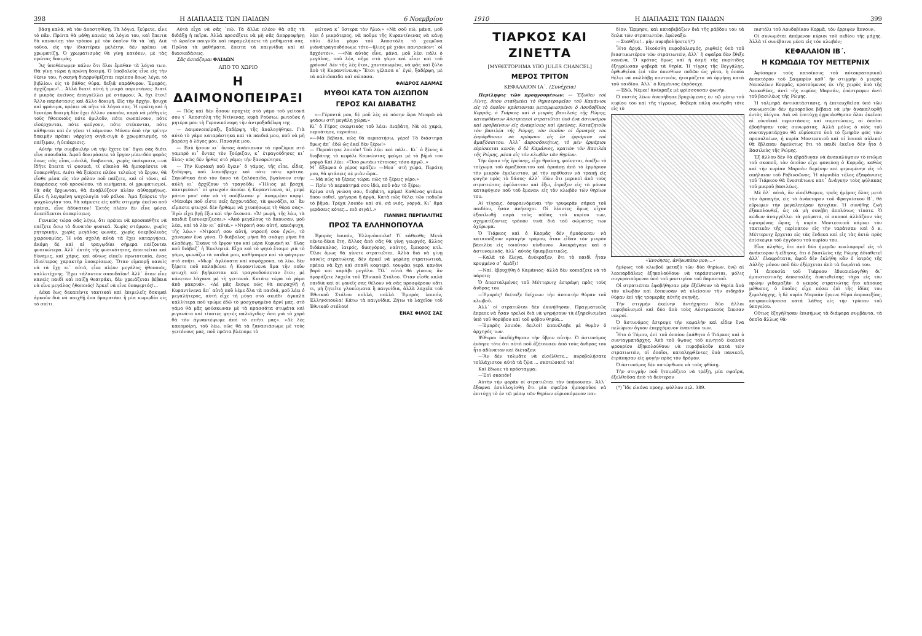398 Η ΔΙΑΠΛΑΣΙΣ ΤΩΝ ΠΑΙΔΩΝ 6 Νοεμβρίου
βάσῃ καλά, νὰ τὸν ἀποστηθίσῃ. Τὰ λόγια, ξεύρετε, εἶνε τὸ πᾶν. Πρῶτα θὰ μάθῃ κανεὶς τὰ λόγια του, καὶ ἔπειτα θὰ κανονίσῃ τὸν τρόπον μὲ τὸν ὁποῖον θὰ τὰ ᾽πῇ. Διὰ τοῦτο, εἰς τὴν ἰδιαιτέραν μελέτην, δὲν πρέπει νὰ χρωματίζῃ. Ὁ χρωματισμὸς θὰ γίνῃ κατόπιν, μὲ τὰς πρώτας δοκιμάς.
Ἂς ὑποθέσωμεν πάλιν ὅτι ὅλοι ἔμαθαν τὰ λόγια των. Θὰ γίνῃ τώρα ἡ πρώτη δοκιμή. Ὁ ὑποβολεὺς εἶνε εἰς τὴν θέσιν του, ἡ σκηνὴ διαρρυθμίζεται περίπου ὅπως λέγει τὸ βιβλίον: εἰς τὸ βάθος θύρα, δεξιᾷ παράθυρον. Ἐμπρός, ἀρχίζομεν!... Ἀλλὰ διατί αὐτὴ ἡ μικρὰ παριστάνει; Διατί ὁ μικρὸς ἐκεῖνος ἀπαγγέλλει μὲ στόμφον; Ἅ, ὄχι ἔτσι! Ἄλλο παράστασις καὶ ἄλλο δοκιμή. Εἰς τὴν ἀρχήν, ἥσυχα καὶ φρόνιμα, πρέπει νὰ πῆτε τὰ λόγια σας. Ἡ πρώτη καὶ ἡ δευτέρα δοκιμὴ δὲν ἔχει ἄλλον σκοπόν, παρὰ νὰ μάθῃ εἰς τοὺς ἠθοποιοὺς πότε ὁμιλοῦν, πότε σωπαίνουν, πότε εἰσέρχονται, πότε φεύγουν, πότε στέκονται, πότε κάθηνται καὶ ἐν γένει τί κάμνουν. Μόνον ἀπὸ τὴν τρίτην δοκιμὴν πρέπει νἀρχίσῃ σιγὰ-σιγὰ ὁ χρωματισμός, τὸ παίξιμον, ἡ ὑπόκρισις.
Αὐτὴν τὴν συμβουλὴν νὰ τὴν ἔχετε ὑπ᾽ ὄψει σας διότι εἶνε σπουδαία. Ἀφοῦ δοκιμάσετε τὸ ἔργον μίαν-δύο φορὰς ὅπως σᾶς εἶπα,—ἁπλᾶ, διαβαστά, χωρὶς ὑπόκρισιν,—νὰ ἴδῆτε ἔπειτα τί φυσικά, τί εὔκολα θὰ ἠμπορέσετε νὰ ὑποκριθῆτε. Διότι θὰ ξεύρετε πλέον τελείως τὸ ἔργον, θὰ εἶσθε μέσα εἰς τὸν ρόλον ποῦ παίζετε, καὶ οἱ τόνοι, αἱ ἐκφράσεις τοῦ προσώπου, τὰ κινήματα, οἱ χρωματισμοί, θὰ σᾶς ἔρχωνται, θὰ ἀναβλύζουν πλέον αὐθορμήτως. Εἶνε ἡ λεγομένη ψυχολογία τοῦ ρόλου. Ἅμα ξεύρετε τὴν ψυχολογίαν του, θὰ κάμνετε εἰς κάθε στιγμὴν ἐκεῖνο ποῦ πρέπει, εἶνε ἀδύνατον! Ἐκτὸς πλέον ἂν εἶνε φύσει ἀνεπίδεκτοι ὑποκρίσεως.
Γενικῶς τώρα σᾶς λέγω, ὅτι πρέπει νὰ προσπαθῆτε νὰ παίζετε ὅσῳ τὸ δυνατὸν φυσικά. Χωρὶς στόμφον, χωρὶς ρητορικήν, χωρὶς μεγάλας φωνάς, χωρὶς ὑπερβολικὰς χειρονομίας. Ἡ νέα σχολὴ αὐτὰ τὰ ἔχει καταργήσει, ἀκόμη δὲ καὶ αἱ τραγῳδίαι σήμερα παίζονται φυσικώτερα. Ἀλλ᾽ ἐκτὸς τῆς φυσικότητος, ἀπαιτεῖται καὶ δύναμις, καὶ χάρις, καὶ οὕτως εἰπεῖν πρωτοτυπία, ἕνας ἰδιαίτερος χαρακτὴρ ὑποκρίσεως. Ὅταν εἰμπορῇ κανεὶς νὰ τὰ ἔχῃ κι᾽ αὐτά, εἶνε πλέον μεγάλος ἠθοποιός, καλλιτέχνης. Ἔχει τάλαντον σπουδαῖον! Ἀλλ᾽ ὅταν εἶνε κανεὶς παιδὶ καὶ παίζῃ θεατράκι, δὲν χρειάζεται βέβαια νὰ εἶνε μεγάλος ἠθοποιός! Ἀρκεῖ νὰ εἶνε ὑποφερτός!...
Δέκα ἕως δεκαπέντε τακτικαὶ καὶ ἐπιμελεῖς δοκιμαὶ ἀρκοῦν διὰ νὰ παιχθῇ ἕνα δραματάκι ἢ μία κωμῳδία εἰς τὸ σπίτι.
Αὐτὰ εἶχα νὰ σᾶς ᾽πῶ. Τὰ ἄλλα πλέον θὰ σᾶς τὰ διδάξῃ ἡ πεῖρα. Ἀλλὰ προσέξετε νὰ μὴ σᾶς ἀπορροφήσῃ τὸ ὡραῖον παιγνίδι καὶ παραμελήσετε τὰ μαθήματά σας. Πρῶτα τὰ μαθήματα, ἔπειτα τὰ παιγνίδια καὶ αἱ διασκεδάσεις.
Σᾶς ἀσπάζομαι ΦΑΙΔΩΝ
ΑΠΟ ΤΟ ΧΩΡΙΟ
Η ΔΑΙΜΟΝΟΠΕΙΡΑΞΙ
— Πῶς καὶ δὲν ἦσουν προχτὲς στὸ γάμο τοῦ γείτονά σου τ᾽ Ἀποστόλη τῆς Ντίνενας, κυρὰ Ρούσιω; ρωτοῦσε ἡ μητέρα μου τὴ Γερονικόνυφη τὴν ἀντροξαδέλφη της.
— Δαιμονοπείραξι, ξαδέρφη, τῆς ἀπολογήθηκε. Γιὰ αὐτὸ τὸ γάμο καταράστηκα καὶ τὰ παιδιά μου, ποῦ νὰ μὴ βαρέσῃ ὁ λόγος μου, Παναγία μου.
— Ἐσὺ ἤσουν κι᾽ ὄντας ἀνάπιαναν τὰ προζύμια στὸ γαμπρὸ κι᾽ ὄντας τὸν ξούριζαν, κ᾽ ἐτραγούδησες κι᾽ ὅλας· πῶς δὲν ἦρθες στὸ γάμο; τὴν ξαναρώτησε.
— Τὴν Κυριακὴ ποῦ ἔγειν᾽ ὁ γάμος, τῆς εἶπε, εἶδες, ξαδέρφη, ποῦ λιανόβρεχε καὶ πότε πότε κράταε. Σηκώθηκα ἀπὸ τὸν ὕπνο τὰ ζαλόπαιδα, βγαίνουν στὴν αὐλὴ κι᾽ ἀρχίζουν τὸ τραγοῦδι: «Ἥλιος μὲ βροχή, παντρεύοντ᾽ οἱ φτωχοί» ἀκούει ἡ Κυραντίνενα, αἰ, μπρὲ μάτια μου! σὰν νὰ τὴ σούβλισαν μ᾽ ἀναμμένο καρφί. «Μακάρι ποῦ εἶστε σεῖς ἀρχοντάδες, τὰ φωνάζει, κι᾽ ἂν εἴμαστε φτωχοὶ δὲν ἤρθαμε νὰ χτυπήσωμε τὴ θύρα σας». Ἐγὼ εἶχα βγῇ ἔξω καὶ τὴν ἄκουσα. «Ἅ! μωρή, τῆς λέω, τὰ παιδιὰ ξεσυνερίζεσαι;» «Ἀπὸ μεγάλους τὸ ἄκουσαν, μοῦ λέει, καὶ τὸ λὲν κι᾽ αὐτά.» «Ντροπή σου αὐτή, κακόψυχη, τῆς λέω.» «Ντροπή σου αὐτή, ντροπή σου ἐγώ», τὸ χάναμαν ἕνα γόνα. Ὁ διάβολος μήνα θὰ σκάψῃ μήνα θὰ κλαδέψῃ; Ἔκανε τὸ ἔργον του καὶ μέρα Κυριακὴ κι᾽ ὅλας ποῦ διάβαζ᾽ ἡ Ἐκκλησιά. Εἶχα καὶ τὸ ψητὸ ἕτοιμο γιὰ τὸ γάμο, φωνάζω τὰ παιδιά μου, καθήσαμεν καὶ τὸ φάγαμεν στὸ σπῆτι. «Μωρ᾽ ἀγλύκατα καὶ κοψόχρονα, τὰ λέω, δὲν ξέρετε ποῦ παλαβώνει ἡ Κυραντίνενα ἅμα τὴν ποῦν φτωχὴ καὶ βγήκεσταν καὶ τραγουδούσεταν ἔτσι; μὲ κάνεταν λάχανα μὲ τὴ γειτονιά. Κυτάτε τώρα τὸ γάμο ἀπὸ μακρυά». «Δὲ μᾶς ἔκοψε πῶς θὰ πειραχθῇ ἡ Κυραντίνενα ἀπ᾽ αὐτὸ ποῦ λέμε ὅλα τὰ παιδιά, μοῦ λέει ὁ μεγαλήτερος, αὐτὴ εἶχε τὴ μύγα στὸ σκιάδι· ἀγκαλὰ καλλίτερα ποῦ τρώμε ἐδῶ τὸ μοσχοψημένο ἀρνί μας, στὸ γάμο θὰ μᾶς φούσκωναν μὲ τὰ πρασσάτα στιφάτα καὶ ριγανάτα καὶ τίποτες ψητὲς παλιόγιδες· ὅσο γιὰ τὸ χορὸ θὰ τὸν ἀγναντέψωμε ἀπὸ τὸ σπῆτι μας». «Δὲ λὲς κακομοίρη, τοῦ λέω, πῶς θὰ τὰ ξανασιάσωμε μὲ τοὺς γειτόνους μας, ποῦ πρῶτα βλέπομε τὸ
γείτονα κ᾽ ὕστερα τὸν ἥλιο;» «Νὰ σοῦ πῶ, μάνα, μοῦ λέει ὁ μικρότερος, νὰ ποῦμε τῆς Κυραντίνενας νὰ κάνῃ πάλι ἄλλο γάμο τοῦ Ἀποστόλη τὸ χειμῶνα γιὰνἀτραγουδήσωμε τότε—ἥλιος μὲ χιόνι παντρεύοντ᾽ οἱ ἀρχόντοι». —«Νὰ αὐτὸς εἶνε, μάνα, μοῦ λέει πάλι ὁ μεγάλος, ποῦ λέν, πῆγε στὸ γάμο καὶ εἶπε: καὶ τοῦ χρόνου! Δὲν τῆς λὲς ἔτσι, χαντακωμένε, νὰ φᾶς καὶ ξύλο ἀπὸ τὴ Κυραντίνενα;» Ἔτσι γέλασα κ᾽ ἐγώ, ξαδέρφη, μὲ τὰ παλιόπαιδα καὶ σώπασα.
ΦΑΙΔΡΟΣ ΑΔΑΜΑΣ
ΜΥΘΟΙ ΚΑΤΑ ΤΟΝ ΑΙΣΩΠΟΝ
ΓΕΡΟΣ ΚΑΙ ΔΙΑΒΑΤΗΣ
«—Γέροντά μου, δὲ μοῦ λὲς σὲ πόσην ὥρα Μπορῶ νὰ φτάσω στὴ μεγάλη χώρα;»
Κι᾽ ὁ Γέρος σκεφτικὸς τοῦ λέει: Διαβάτη, Νὰ σὲ χαρῶ, περπάτησε, περπάτει...
«—Μὰ βέβαια, πῶς θὰ περπατήσω, γέρο! Τὸ διάστημα ὅμως ἀπ᾽ ἐδῶ ὡς ἐκεῖ δὲν ξέρω!»
— Περπάτησε λοιπόν! Τοῦ λέει καὶ πάλι.. Κι᾽ ὁ ξένος ὁ διαβάτης τὸ κεφάλι Κουνώντας φεύγει μὲ τὸ βῆμά του γοργό Καὶ λέει: «Ὅσο ρωτάω τέτοιους τόσο ἀργῶ..»
Μ᾽ ἄξαφνα ὁ γέρος κράζει: —Μεσ᾽ στὴ χώρα, Περάτη μου, θὰ φτάσεις σὲ μιὰν ὥρα..
— Μὰ πῶς τὸ ξέρεις τώρα; πῶς τὸ ξέρεις γέρο;»
— Πρὶν τὸ περπάτημά σου ἰδῶ, ποῦ νὰν τὸ ξέρω;
Κρίμα στὴ γνώση σου, διαβάτη, κρίμα! Καθένας φτάνει ὅπου ποθεῖ, γρήγορα ἢ ἀργά, Κατὰ πῶς θέλει τῶν ποδιῶν τὸ βῆμα: Τρέχα λοιπὸν καὶ σύ, σὰ νιός, γοργά, Κι᾽ ἅμα γεράσεις κότες... πιὸ σιγά!..»
ΓΙΑΝΝΗΣ ΠΕΡΓΙΑΛΙΤΗΣ
ΠΡΟΣ ΤΑ ΕΛΛΗΝΟΠΟΥΛΑ
Ἐμπρὸς λοιπόν, Ἑλληνόπουλα! Τί κάθεσθε; Μετὰ πέντε-δέκα ἔτη, ἄλλος ἀπὸ σᾶς θὰ γίνῃ γεωργός, ἄλλος διδάσκαλος, ἰατρός, δικηγόρος, ναύτης, ἔμπορος κτλ. Ὅλοι ὅμως θὰ γίνετε στρατιῶται. Ἀλλὰ διὰ νὰ γίνῃ κανεὶς στρατιώτης, δὲν ἀρκεῖ νὰ φορέσῃ στρατιωτικά, πρέπει νὰ ἔχῃ καὶ σπαθὶ κοφτερό, τουφέκι γερό, κανόνι βαρὺ καὶ καράβι μεγάλο. Ὅλ᾽ αὐτὰ θὰ γίνουν, ἂν ἀγοράζετε λαχεῖα τοῦ Ἐθνικοῦ Στόλου. Ὅταν εἶσθε καλὰ παιδιὰ καὶ οἱ γονεῖς σας θέλουν νὰ σᾶς προσφέρουν κἄτι τι, μὴ ζητεῖτε γλυκίσματα ἢ παιγνίδια, ἀλλὰ λαχεῖα τοῦ Ἐθνικοῦ Στόλου πολλά, πολλά. Ἐμπρὸς λοιπόν, Ἑλληνόπουλα! Κάτω τὰ παιγνίδια. Ζήτω τὸ λαχεῖον τοῦ Ἐθνικοῦ στόλου!
ΕΝΑΣ ΦΙΛΟΣ ΣΑΣ
1910 Η ΔΙΑΠΛΑΣΙΣ ΤΩΝ ΠΑΙΔΩΝ 399
ΤΙΑΡΚΟΣ ΚΑΙ ΖΙΝΕΤΤΑ
[ΜΥΘΙΣΤΟΡΗΜΑ ΥΠΟ JULES CHANCEL]
ΜΕΡΟΣ ΤΡΙΤΟΝ
ΚΕΦΑΛΑΙΟΝ ΙΑ΄. (Συνέχεια)
Περίληψις τῶν προηγουμένων: — Ἔξωθεν τοῦ Λίντς, ὅπου σταθμεύει τὸ θηριοτροφεῖον τοῦ Καμάνιου εἰς τὸ ὁποῖον κρύπτονται μεταμφιεσμένοι ὁ Λουδοβῖκος Κορμᾶς, ὁ Τιάρκος καὶ ὁ μικρὸς βασιλεὺς τῆς Ρώμης, καταφθάνουν Αὐστριακοὶ στρατιῶται ὑπὸ ἕνα ἀστυνόμον καὶ προβαίνουν εἰς ἀνακρίσεις καὶ ἐρεύνας. Καταζητοῦν τὸν βασιλέα τῆς Ρώμης, τὸν ὁποῖον οἱ ἅρπαγές του ἐπρόφθασαν νὰ κρύψουν εἰς ἓν ἑρμάριον τοῦ ἁμαξόσπιτου. Ἀλλ᾽ ἀπροσδοκήτως, τὸ μὲν ἑρμάριον εὑρίσκεται κενόν, ὁ δὲ Καμάνιος, κρατῶν τὸν Βασιλέα τῆς Ρώμης, μέσα εἰς τὸν κλωβὸν τῶν θηρίων.
Τὴν ὥραν τῆς ἐρεύνης, εἶχε θραύσῃ, φαίνεται, ἀπέξω τὸ τοίχωμα τοῦ ἁμαξόσπιτου καὶ ἁρπάσῃ ἀπὸ τὸ ἑρμάριον τὸν μικρὸν ἔγκλειστον, μὲ τὴν πρόθεσιν νὰ τραπῇ εἰς φυγὴν πρὸς τὸ δάσος· ἀλλ᾽ ἰδὼν ὅτι μερικοὶ ἀπὸ τοὺς στρατιώτας ἐφύλαττον καὶ ἔξω, ἔτρεξεν εἰς τὸ μόνον καταφύγιον ποῦ τοῦ ἔμενεν: εἰς τὸν κλωβὸν τῶν θηρίων του.
Αἱ τίγρεις, ὀσφραινόμεναι τὴν τρυφερὰν σάρκα τοῦ παιδίου, ἦσαν ἀνήσυχοι. Οἱ λέοντες ὅμως εἶχον ἐξαπλωθῇ παρὰ τοὺς πόδας τοῦ κυρίου των, σχηματίζοντες τρόπον τινὰ διὰ τοῦ σώματός των ὀχύρωμα.
Ὁ Τιάρκος καὶ ὁ Κορμᾶς δὲν ἠμπόρεσαν νὰ καταπνίξουν κραυγὴν τρόμου, ὅταν εἶδαν τὸν μικρὸν βασιλέα εἰς τοιοῦτον κίνδυνον. Ἀνεκράγαγε καὶ ὁ ἀστυνομικός, ἀλλ᾽ αὐτὸς θριαμβευτικῶς.
—Καλὰ τὸ ἔλεγα, ἀνέκραξεν, ὅτι τὸ παιδὶ ἦταν κρυμμένο σ᾽ ἁμάξι!
—Ναί, ἐβρυχήθη ὁ Καμάνιος· ἀλλὰ δὲν κοπιάζετε νὰ τὸ πάρετε;
Ὁ ἀπεσταλμένος τοῦ Μέττερνιχ ἐστράφη πρὸς τοὺς ἄνδρας του.
—Ἐμπρός! διέταξε δείχνων τὴν ἀνοικτὴν θύραν τοῦ κλωβοῦ.
Ἀλλ᾽ οἱ στρατιῶται δὲν ἐκινήθησαν. Πραγματικῶς ἔπρεπε νὰ ἦσαν τρελοὶ διὰ νὰ ψηφήσουν τὰ ἐξηρεθισμένα ὑπὸ τοῦ θορύβου καὶ τοῦ φόβου θηρία...
—Ἐμπρὸς λοιπόν, δειλοί! ἐπανέλαβε μὲ θυμὸν ὁ ἀρχηγός των.
Ψίθυροι ὑπεδέχθησαν τὴν ὕβριν αὐτήν. Ὁ ἀστυνόμος ἐνόησε τότε ὅτι αὐτὸ ποῦ ἐζήτουσεν ἀπὸ τοὺς ἄνδρας του ἦτο ἀδύνατον καὶ διέταξεν:
—Ἂν δὲν τολμᾶτε νὰ εἰσέλθετε... πυροβολήσατε τοὐλάχιστον αὐτὰ τὰ ζῷα ... σκοτώσατέ τα!
Καὶ ἔδωκε τὸ πρόσταγμα:
—Ἐπὶ σκοπόν!
Αὐτὴν τὴν φορὰν οἱ στρατιῶται τὸν ὑπήκουσαν. Ἀλλ᾽ ἔξαφνα ἐσυλλογίσθη ὅτι μία σφαῖρα ἠμποροῦσε νὰ ἐπιτύχῃ τὸ ἐν τῷ μέσῳ τῶν θηρίων εὑρισκόμενον παι-
δίον. Ὥρμησε, καὶ καταβιβάζων διὰ τῆς ράβδου του τὰ ὅπλα τῶν στρατιωτῶν, ἐφώναξε:
—Σταθῆτε!.. μὴν πυροβολήσετε!(*)
Ἦτο ἀργά. Ἠκούσθη πυροβολισμός, ριφθεὶς ὑπὸ τοῦ βιαστικωτέρου τῶν στρατιωτῶν, ἀλλ᾽ ἡ σφαῖρα δὲν ἔθιξε κανένα. Ὁ κρότος ὅμως καὶ ἡ ὀσμὴ τῆς πυρίτιδος ἐξηγρίωσαν φοβερὰ τὰ θηρία. Ἡ τίγρις τῆς Βεγγάλης, ὀρθωθεῖσα ἐπὶ τῶν ὀπισθίων ποδῶν ὡς γάτα, ἡ ὁποία θέλει νὰ συλλάβῃ ποντικόν, ἡτοιμάζετο νὰ ὁρμήσῃ κατὰ τοῦ παιδίου. Ἀλλ᾽ ὁ Καμάνιος ἐπρόσεχε.
—Ἐδῶ, Νέμεε! ἀνέκραξε μὲ φρίσσουσαν φωνήν.
Ὁ πιστὸς λέων ἀνεπήδησε βρυχώμενος ἐν τῷ μέσῳ τοῦ κυρίου του καὶ τῆς τίγρεως. Φοβερὰ πάλη συνήφθη τότε εἰς τὸ
«Ἐννόησες, ἀνθρωπάκο μου;...»
ἡμίφως τοῦ κλωβοῦ μεταξὺ τῶν δύο θηρίων, ἐνῷ αἱ λεοπαρδάλεις ἐξηκολούθουν νὰ ταράσσωνται, μόλις συγκρατούμεναι ὑπὸ τοῦ μαστιγίου τοῦ δαμαστοῦ.
Οἱ στρατιῶται ἐφοβήθησαν μὴν ἐξέλθουν τὰ θηρία ἀπὸ τὸν κλωβὸν καὶ ἔσπευσαν νὰ κλείσουν τὴν σιδηρᾶν θύραν ἐπὶ τῆς τρομερᾶς αὐτῆς σκηνῆς.
Τὴν στιγμὴν ἐκείνην ἀντήχησαν δύο ἄλλοι πυροβολισμοὶ καὶ δύο ἀπὸ τοὺς Αὐστριακοὺς ἔπεσαν νεκροί.
Ὁ ἀστυνόμος ἔστρεψε τὴν κεφαλὴν καὶ εἶδεν ἕνα πελώριον ὄγκον ἐπερχόμενον ἐναντίον των.
Ἦτο ὁ Τόμπυ, ἐπὶ τοῦ ὁποίου ἐκάθητο ὁ Τιάρκος καὶ ὁ συνταγματάρχης. Ἀπὸ τοῦ ὕψους τοῦ κινητοῦ ἐκείνου φρουρίου ἐξηκολούθουν νὰ πυροβολοῦν κατὰ τῶν στρατιωτῶν, οἱ ὁποῖοι, καταληφθέντες ὑπὸ πανικοῦ, ἐτράπησαν εἰς φυγὴν πρὸς τὸν δρόμον.
Ὁ ἀστυνόμος δὲν κατώρθωσε νὰ τοὺς φθάσῃ.
Τὴν στιγμὴν ποῦ ἡτοιμάζετο νὰ τρέξῃ, μία σφαῖρα, ἐξελθοῦσα ἀπὸ τὸ δεύτερον
(*) Ἴδε εἰκόνα προηγ. φύλλου σελ. 389.
πιστόλι τοῦ Λουδοβίκου Κορμᾶ, τὸν ἔρριψεν ἄπνουν.
Οἱ συνωμόται ἀπέμενον κύριοι τοῦ πεδίου τῆς μάχης. Ἀλλὰ τί συνέβαινε μέσα εἰς τὸν κλωβόν;
ΚΕΦΑΛΑΙΟΝ ΙΒ΄.
Η ΚΩΜΩΔΙΑ ΤΟΥ ΜΕΤΤΕΡΝΙΧ
Ἀφίσαμεν τοὺς κατοίκους τοῦ αὐτοκρατορικοῦ ἀνακτόρου τοῦ Σαιμπρὺν καθ᾽ ἣν στιγμὴν ὁ μικρὸς Ναπολέων Κορμᾶς, κρατούμενος ἐκ τῆς χειρὸς ὑπὸ τῆς Λευκοθέας, ἀντὶ τῆς κυρίας Μαρσάν, ἐπέστρεφεν ἀντὶ τοῦ βασιλέως τῆς Ρώμης.
Ἡ τολμηρὰ ἀντικατάστασις, ἡ ἐπιτευχθεῖσα ὑπὸ τῶν συνωμοτῶν δὲν ἠμποροῦσε βέβαια νὰ μὴν ἀνακαλυφθῇ ἐντὸς ὀλίγου. Διὰ νὰ ἐπιτύχῃ ἐχρειάσθησαν ὅλαι ἐκεῖναι αἱ εὐνοϊκαὶ περιστάσεις καὶ συμπτώσεις, αἱ ὁποῖαι ἐβοήθησαν τοὺς συνωμότας. Ἀλλὰ μόλις ὁ υἱὸς τοῦ συνταγματάρχου θὰ εὑρίσκετο ὑπὸ τὸ ζωηρὸν φῶς τῶν προπυλαίων, ἡ κυρία Μοντεσκιοῦ καὶ οἱ λοιποὶ αὐλικοὶ θὰ ἔβλεπαν ἀφεύκτως ὅτι τὸ παιδὶ ἐκεῖνο δὲν ἦτο ὁ Βασιλεὺς τῆς Ρώμης.
Ἐξ ἄλλου δὲν θὰ ἐβράδυναν νὰ ἀνακαλύψουν τὸ πτῶμα τοῦ σκοποῦ, τὸν ὁποῖον εἶχε φονεύσῃ ὁ Κορμᾶς, καθὼς καὶ τὴν κυρίαν Μαρσὰν δεμένην καὶ φιμωμένην εἰς τὸ σπήλαιον τοῦ Ροβινσῶνος. Ἡ αἰφνιδία τέλος ἐξαφάνισις τοῦ Τιάρκου θὰ ἐνεστάτωνε κατ᾽ ἀνάγκην τοὺς φύλακας τοῦ μικροῦ βασιλέως.
Μὲ ὅλ᾽ αὐτά, ἂν εἰσέλθωμεν, τρεῖς ἡμέρας ὅλας μετὰ τὴν ἁρπαγήν, εἰς τὸ ἀνάκτορον τοῦ Φραγκίσκου Β΄, θὰ εὕρωμεν τὴν μεγαλητέραν ἡσυχίαν. Ἡ συνήθης ζωὴ ἐξακολουθεῖ, ὡς νὰ μὴ συνέβη ἀπολύτως τίποτε. Ὁ κώδων ἀναγγέλλει τὰ γεύματα, οἱ σκοποὶ ἀλλάζουν τὰς ὡρισμένας ὥρας, ἡ κυρία Μοντεσκιοῦ κάμνει τὸν τακτικὸν τῆς περίπατον εἰς τὴν ταράτσαν καὶ ὁ κ. Μέττερνιχ ἔρχεται εἰς τὰς ἕνδεκα καὶ εἰς τὰς ὀκτὼ πρὸς ἐπίσκεψιν τοῦ ἐγγόνου τοῦ κυρίου του.
Εἶνε ἀληθές, ὅτι ἀπὸ δύο ἡμερῶν κυκλοφορεῖ εἰς τὸ ἀνάκτορον ἡ εἴδησις, ὅτι ὁ βασιλεὺς τῆς Ρώμης ἀδιαθετεῖ ἀλλ᾽ ἐλαφρότατα, ἀφοῦ δὲν ἐκλήθη κἂν ὁ ἰατρὸς τῆς Αὐλῆς· μόνον ποῦ δὲν ἐξέρχεται ἀπὸ τὰ δωμάτιά του.
Ἡ ἀπουσία τοῦ Τιάρκου ἐδικαιολογήθη δι᾽ ἐμπιστευτικῆς ἀποστολῆς ἀνατεθείσης τάχα εἰς τὸν πρώην γιδαμαξᾶν· ὁ νεκρὸς στρατιώτης ἦτο κάποιος μέθυσος, ὁ ὁποῖος εἶχε πέσει ἐπὶ τῆς ἰδίας του ξιφολόγχης, ἡ δὲ κυρία Μαρσὰν ἔγεινε θῦμα ἀπροσεξίας, κατρακυλήσασα κατὰ λάθος εἰς τὴν τρύπαν τοῦ ὑπογείου.
Οὕτως ἐξηγήθησαν ἐπισήμως τὰ διάφορα συμβάντα, τὰ ὁποῖα ἄλλως θὰ-